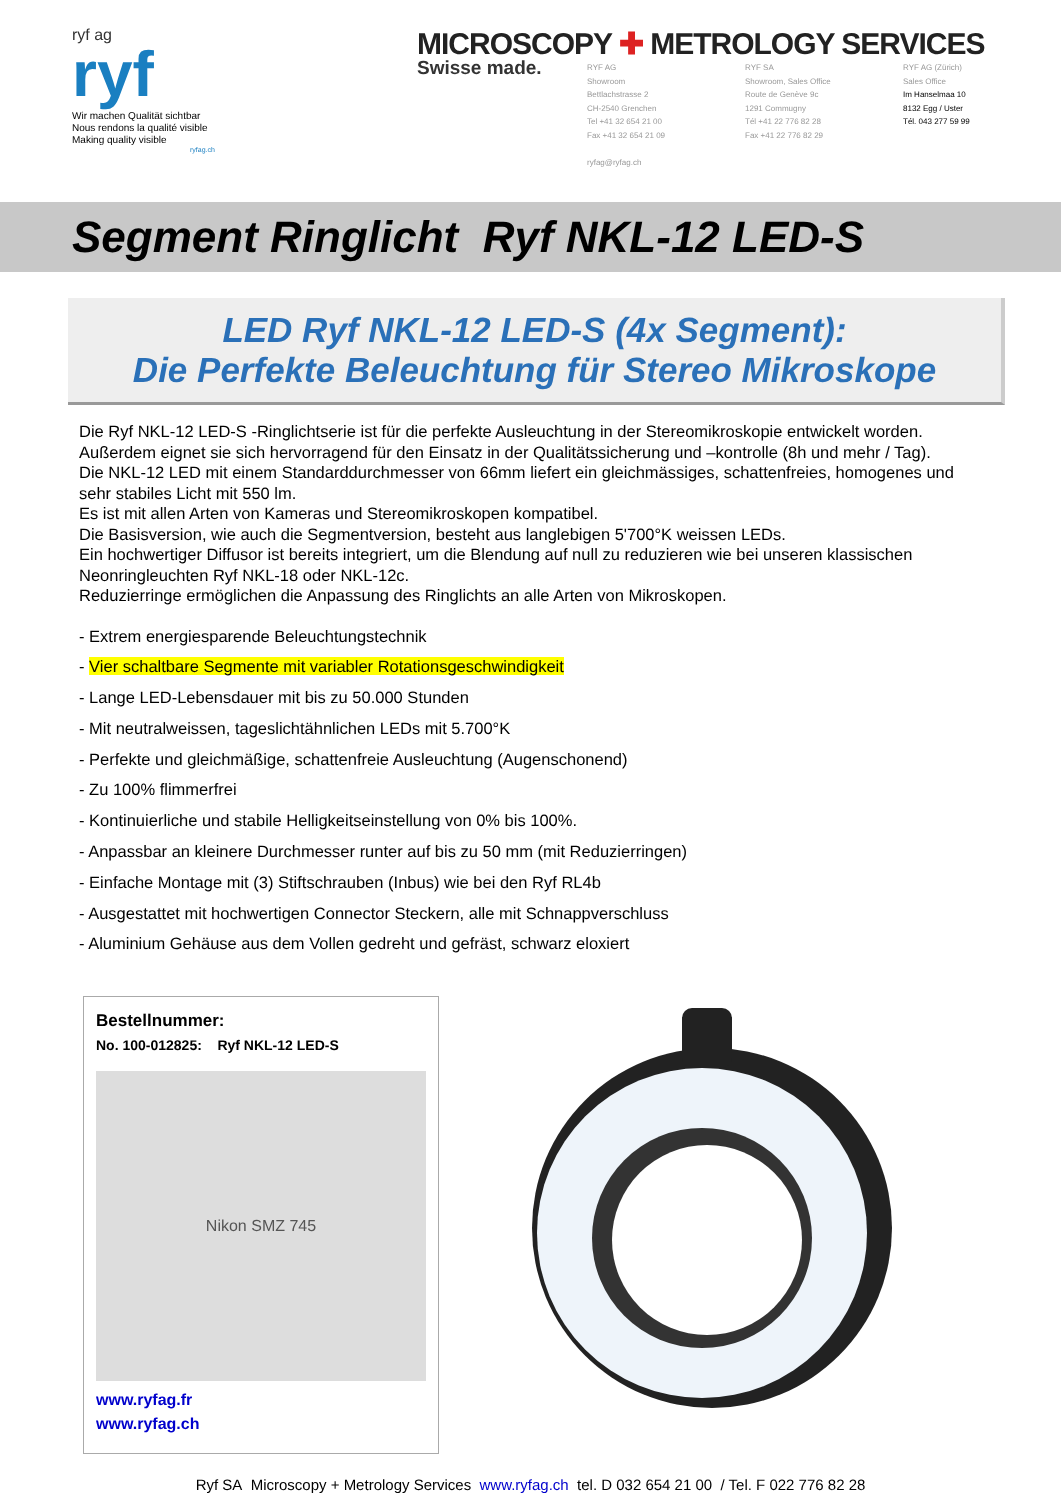ryf ag
ryf
Wir machen Qualität sichtbar
Nous rendons la qualité visible
Making quality visible
ryfag.ch
MICROSCOPY ✚ METROLOGY SERVICES
Swisse made.
RYF AG
Showroom
Bettlachstrasse 2
CH-2540 Grenchen
Tel +41 32 654 21 00
Fax +41 32 654 21 09
ryfag@ryfag.ch
RYF SA
Showroom, Sales Office
Route de Genève 9c
1291 Commugny
Tél +41 22 776 82 28
Fax +41 22 776 82 29
RYF AG (Zürich)
Sales Office
Im Hanselmaa 10
8132 Egg / Uster
Tél. 043 277 59 99
Segment Ringlicht Ryf NKL-12 LED-S
LED Ryf NKL-12 LED-S (4x Segment):
Die Perfekte Beleuchtung für Stereo Mikroskope
Die Ryf NKL-12 LED-S -Ringlichtserie ist für die perfekte Ausleuchtung in der Stereomikroskopie entwickelt worden. Außerdem eignet sie sich hervorragend für den Einsatz in der Qualitätssicherung und –kontrolle (8h und mehr / Tag).
Die NKL-12 LED mit einem Standarddurchmesser von 66mm liefert ein gleichmässiges, schattenfreies, homogenes und sehr stabiles Licht mit 550 lm.
Es ist mit allen Arten von Kameras und Stereomikroskopen kompatibel.
Die Basisversion, wie auch die Segmentversion, besteht aus langlebigen 5'700°K weissen LEDs.
Ein hochwertiger Diffusor ist bereits integriert, um die Blendung auf null zu reduzieren wie bei unseren klassischen Neonringleuchten Ryf NKL-18 oder NKL-12c.
Reduzierringe ermöglichen die Anpassung des Ringlichts an alle Arten von Mikroskopen.
- Extrem energiesparende Beleuchtungstechnik
- Vier schaltbare Segmente mit variabler Rotationsgeschwindigkeit
- Lange LED-Lebensdauer mit bis zu 50.000 Stunden
- Mit neutralweissen, tageslichtähnlichen LEDs mit 5.700°K
- Perfekte und gleichmäßige, schattenfreie Ausleuchtung (Augenschonend)
- Zu 100% flimmerfrei
- Kontinuierliche und stabile Helligkeitseinstellung von 0% bis 100%.
- Anpassbar an kleinere Durchmesser runter auf bis zu 50 mm (mit Reduzierringen)
- Einfache Montage mit (3) Stiftschrauben (Inbus) wie bei den Ryf RL4b
- Ausgestattet mit hochwertigen Connector Steckern, alle mit Schnappverschluss
- Aluminium Gehäuse aus dem Vollen gedreht und gefräst, schwarz eloxiert
Bestellnummer:
No. 100-012825: Ryf NKL-12 LED-S
Nikon SMZ 745
www.ryfag.fr
www.ryfag.ch
Ryf SA Microscopy + Metrology Services www.ryfag.ch tel. D 032 654 21 00 / Tel. F 022 776 82 28